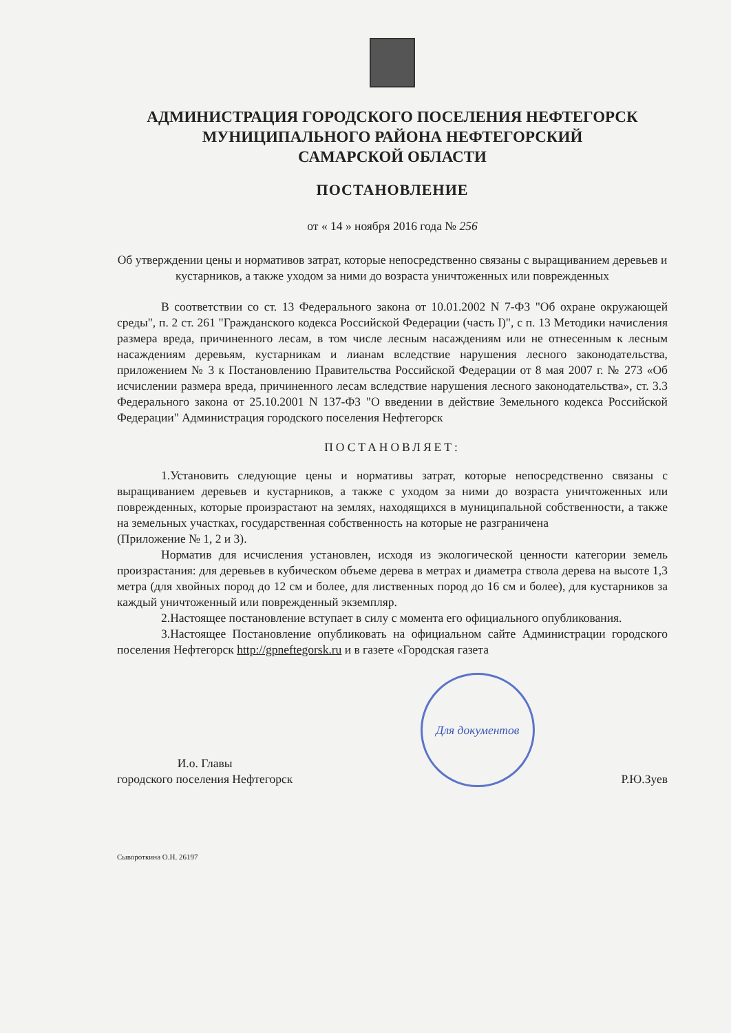АДМИНИСТРАЦИЯ ГОРОДСКОГО ПОСЕЛЕНИЯ НЕФТЕГОРСК
МУНИЦИПАЛЬНОГО РАЙОНА НЕФТЕГОРСКИЙ
САМАРСКОЙ ОБЛАСТИ
ПОСТАНОВЛЕНИЕ
от « 14 » ноября 2016 года № 256
Об утверждении цены и нормативов затрат, которые непосредственно связаны с выращиванием деревьев и кустарников, а также уходом за ними до возраста уничтоженных или поврежденных
В соответствии со ст. 13 Федерального закона от 10.01.2002 N 7-ФЗ "Об охране окружающей среды", п. 2 ст. 261 "Гражданского кодекса Российской Федерации (часть I)", с п. 13 Методики начисления размера вреда, причиненного лесам, в том числе лесным насаждениям или не отнесенным к лесным насаждениям деревьям, кустарникам и лианам вследствие нарушения лесного законодательства, приложением № 3 к Постановлению Правительства Российской Федерации от 8 мая 2007 г. № 273 «Об исчислении размера вреда, причиненного лесам вследствие нарушения лесного законодательства», ст. 3.3 Федерального закона от 25.10.2001 N 137-ФЗ "О введении в действие Земельного кодекса Российской Федерации" Администрация городского поселения Нефтегорск
ПОСТАНОВЛЯЕТ:
1.Установить следующие цены и нормативы затрат, которые непосредственно связаны с выращиванием деревьев и кустарников, а также с уходом за ними до возраста уничтоженных или поврежденных, которые произрастают на землях, находящихся в муниципальной собственности, а также на земельных участках, государственная собственность на которые не разграничена
(Приложение № 1, 2 и 3).
Норматив для исчисления установлен, исходя из экологической ценности категории земель произрастания: для деревьев в кубическом объеме дерева в метрах и диаметра ствола дерева на высоте 1,3 метра (для хвойных пород до 12 см и более, для лиственных пород до 16 см и более), для кустарников за каждый уничтоженный или поврежденный экземпляр.
2.Настоящее постановление вступает в силу с момента его официального опубликования.
3.Настоящее Постановление опубликовать на официальном сайте Администрации городского поселения Нефтегорск http://gpneftegorsk.ru и в газете «Городская газета
И.о. Главы
городского поселения Нефтегорск
Для документов
Р.Ю.Зуев
Сывороткина О.Н. 26197